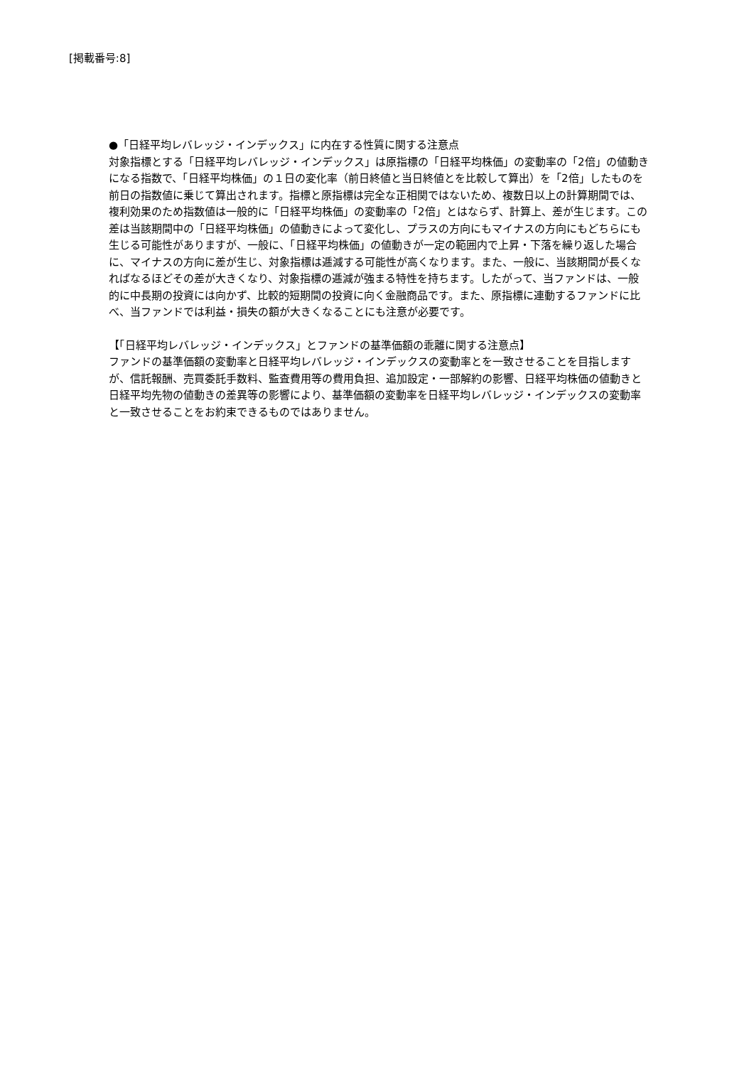[掲載番号:8]
●「日経平均レバレッジ・インデックス」に内在する性質に関する注意点
対象指標とする「日経平均レバレッジ・インデックス」は原指標の「日経平均株価」の変動率の「2倍」の値動きになる指数で、「日経平均株価」の１日の変化率（前日終値と当日終値とを比較して算出）を「2倍」したものを前日の指数値に乗じて算出されます。指標と原指標は完全な正相関ではないため、複数日以上の計算期間では、複利効果のため指数値は一般的に「日経平均株価」の変動率の「2倍」とはならず、計算上、差が生じます。この差は当該期間中の「日経平均株価」の値動きによって変化し、プラスの方向にもマイナスの方向にもどちらにも生じる可能性がありますが、一般に、「日経平均株価」の値動きが一定の範囲内で上昇・下落を繰り返した場合に、マイナスの方向に差が生じ、対象指標は逓減する可能性が高くなります。また、一般に、当該期間が長くなればなるほどその差が大きくなり、対象指標の逓減が強まる特性を持ちます。したがって、当ファンドは、一般的に中長期の投資には向かず、比較的短期間の投資に向く金融商品です。また、原指標に連動するファンドに比べ、当ファンドでは利益・損失の額が大きくなることにも注意が必要です。
【「日経平均レバレッジ・インデックス」とファンドの基準価額の乖離に関する注意点】
ファンドの基準価額の変動率と日経平均レバレッジ・インデックスの変動率とを一致させることを目指しますが、信託報酬、売買委託手数料、監査費用等の費用負担、追加設定・一部解約の影響、日経平均株価の値動きと日経平均先物の値動きの差異等の影響により、基準価額の変動率を日経平均レバレッジ・インデックスの変動率と一致させることをお約束できるものではありません。